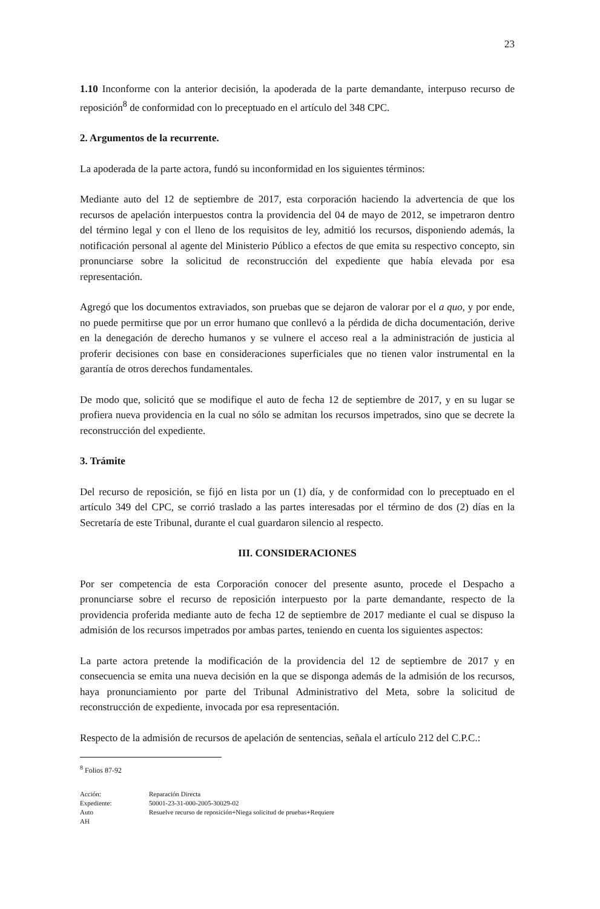23
1.10 Inconforme con la anterior decisión, la apoderada de la parte demandante, interpuso recurso de reposición<sup>8</sup> de conformidad con lo preceptuado en el artículo del 348 CPC.
2. Argumentos de la recurrente.
La apoderada de la parte actora, fundó su inconformidad en los siguientes términos:
Mediante auto del 12 de septiembre de 2017, esta corporación haciendo la advertencia de que los recursos de apelación interpuestos contra la providencia del 04 de mayo de 2012, se impetraron dentro del término legal y con el lleno de los requisitos de ley, admitió los recursos, disponiendo además, la notificación personal al agente del Ministerio Público a efectos de que emita su respectivo concepto, sin pronunciarse sobre la solicitud de reconstrucción del expediente que había elevada por esa representación.
Agregó que los documentos extraviados, son pruebas que se dejaron de valorar por el a quo, y por ende, no puede permitirse que por un error humano que conllevó a la pérdida de dicha documentación, derive en la denegación de derecho humanos y se vulnere el acceso real a la administración de justicia al proferir decisiones con base en consideraciones superficiales que no tienen valor instrumental en la garantía de otros derechos fundamentales.
De modo que, solicitó que se modifique el auto de fecha 12 de septiembre de 2017, y en su lugar se profiera nueva providencia en la cual no sólo se admitan los recursos impetrados, sino que se decrete la reconstrucción del expediente.
3. Trámite
Del recurso de reposición, se fijó en lista por un (1) día, y de conformidad con lo preceptuado en el artículo 349 del CPC, se corrió traslado a las partes interesadas por el término de dos (2) días en la Secretaría de este Tribunal, durante el cual guardaron silencio al respecto.
III. CONSIDERACIONES
Por ser competencia de esta Corporación conocer del presente asunto, procede el Despacho a pronunciarse sobre el recurso de reposición interpuesto por la parte demandante, respecto de la providencia proferida mediante auto de fecha 12 de septiembre de 2017 mediante el cual se dispuso la admisión de los recursos impetrados por ambas partes, teniendo en cuenta los siguientes aspectos:
La parte actora pretende la modificación de la providencia del 12 de septiembre de 2017 y en consecuencia se emita una nueva decisión en la que se disponga además de la admisión de los recursos, haya pronunciamiento por parte del Tribunal Administrativo del Meta, sobre la solicitud de reconstrucción de expediente, invocada por esa representación.
Respecto de la admisión de recursos de apelación de sentencias, señala el artículo 212 del C.P.C.:
<sup>8</sup> Folios 87-92
Acción:
Reparación Directa
Expediente:
50001-23-31-000-2005-30029-02
Auto
Resuelve recurso de reposición+Niega solicitud de pruebas+Requiere
AH